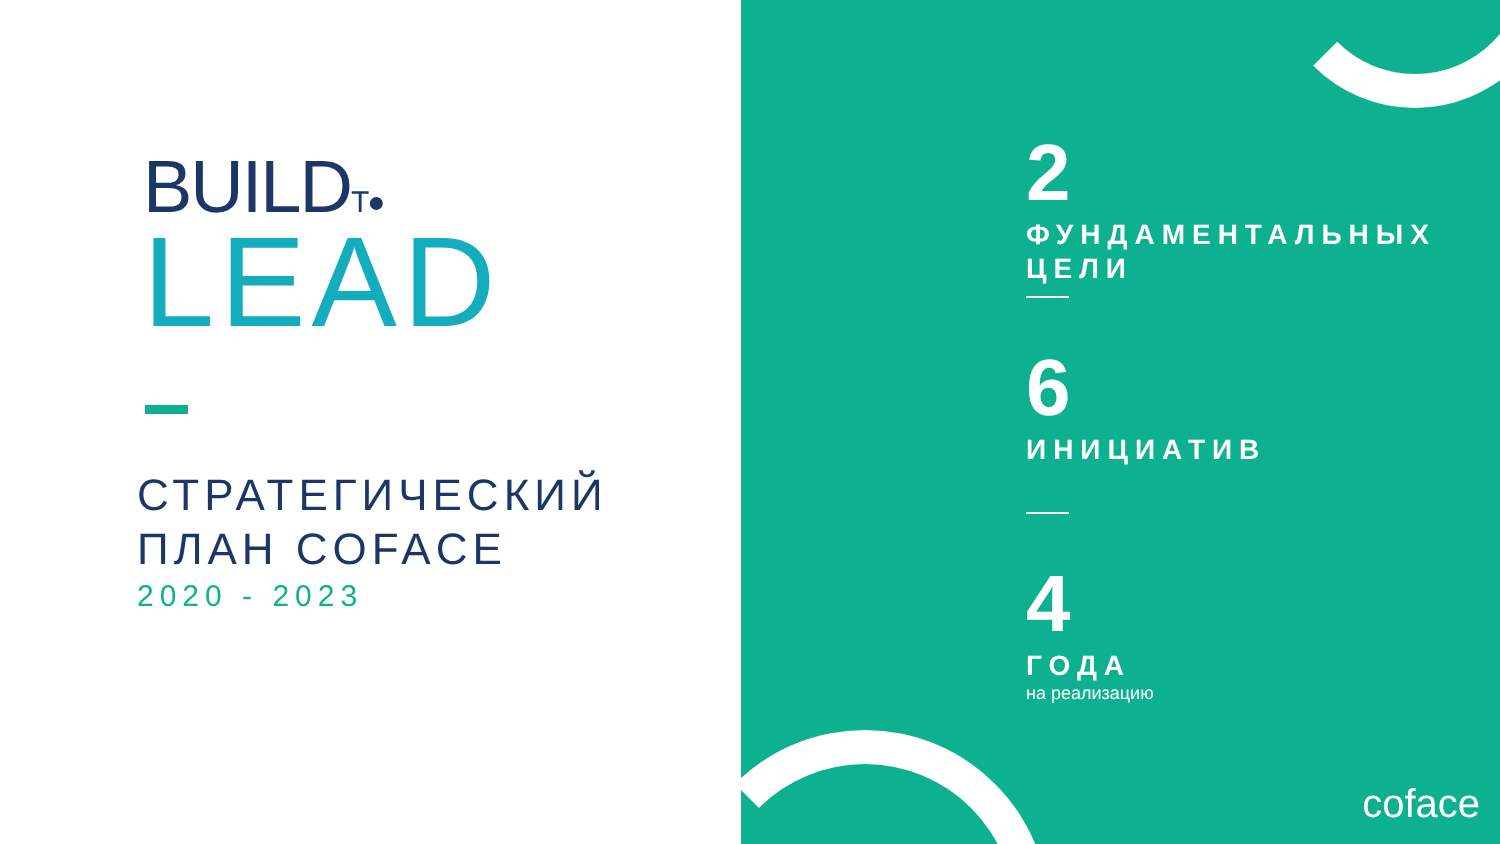BUILDT●
LEAD
СТРАТЕГИЧЕСКИЙ
ПЛАН COFACE
2020 - 2023
2
ФУНДАМЕНТАЛЬНЫХ
ЦЕЛИ
6
ИНИЦИАТИВ
4
ГОДА
на реализацию
coface